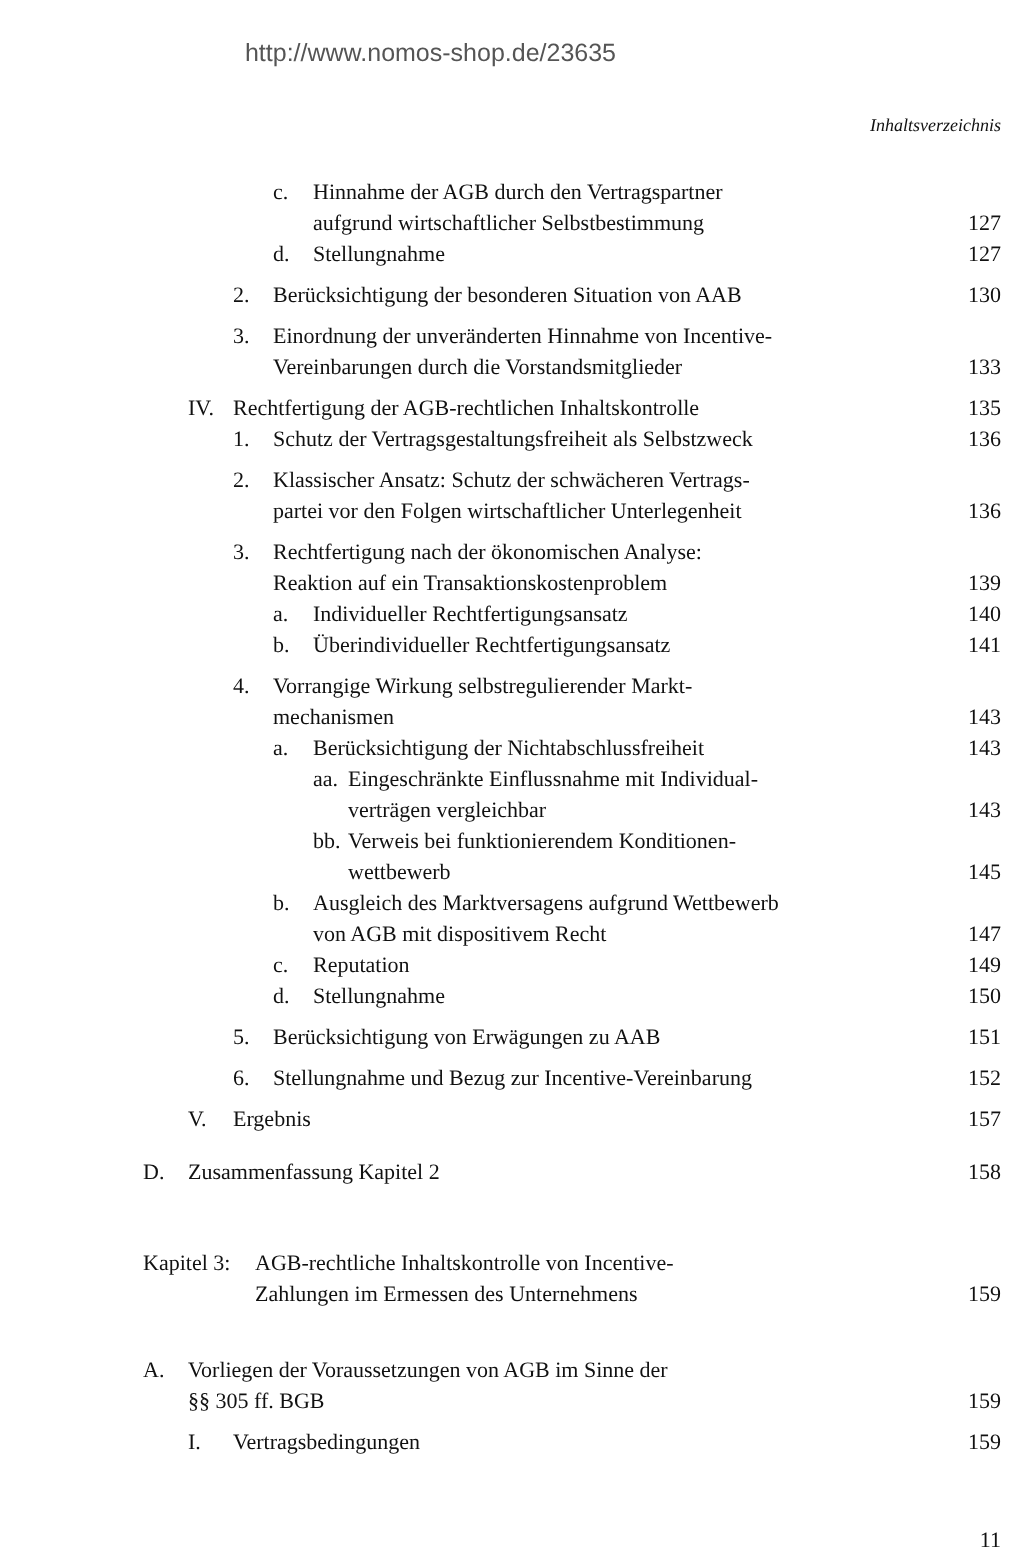http://www.nomos-shop.de/23635
Inhaltsverzeichnis
c. Hinnahme der AGB durch den Vertragspartner
aufgrund wirtschaftlicher Selbstbestimmung 127
d. Stellungnahme 127
2. Berücksichtigung der besonderen Situation von AAB 130
3. Einordnung der unveränderten Hinnahme von Incentive-
Vereinbarungen durch die Vorstandsmitglieder 133
IV. Rechtfertigung der AGB-rechtlichen Inhaltskontrolle 135
1. Schutz der Vertragsgestaltungsfreiheit als Selbstzweck 136
2. Klassischer Ansatz: Schutz der schwächeren Vertrags-
partei vor den Folgen wirtschaftlicher Unterlegenheit 136
3. Rechtfertigung nach der ökonomischen Analyse:
Reaktion auf ein Transaktionskostenproblem 139
a. Individueller Rechtfertigungsansatz 140
b. Überindividueller Rechtfertigungsansatz 141
4. Vorrangige Wirkung selbstregulierender Markt-
mechanismen 143
a. Berücksichtigung der Nichtabschlussfreiheit 143
aa. Eingeschränkte Einflussnahme mit Individual-
verträgen vergleichbar 143
bb. Verweis bei funktionierendem Konditionen-
wettbewerb 145
b. Ausgleich des Marktversagens aufgrund Wettbewerb
von AGB mit dispositivem Recht 147
c. Reputation 149
d. Stellungnahme 150
5. Berücksichtigung von Erwägungen zu AAB 151
6. Stellungnahme und Bezug zur Incentive-Vereinbarung 152
V. Ergebnis 157
D. Zusammenfassung Kapitel 2 158
Kapitel 3: AGB-rechtliche Inhaltskontrolle von Incentive-
Zahlungen im Ermessen des Unternehmens 159
A. Vorliegen der Voraussetzungen von AGB im Sinne der
§§ 305 ff. BGB 159
I. Vertragsbedingungen 159
11